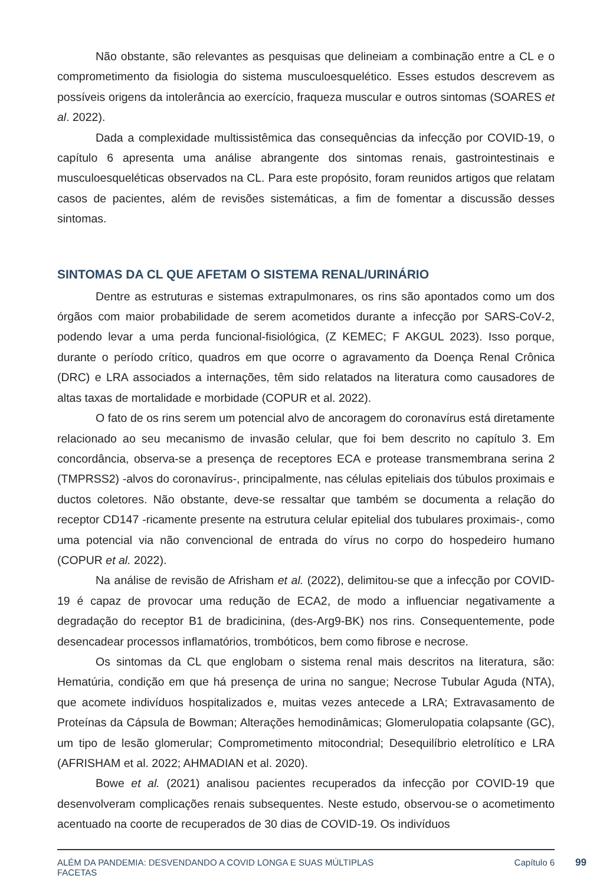Não obstante, são relevantes as pesquisas que delineiam a combinação entre a CL e o comprometimento da fisiologia do sistema musculoesquelético. Esses estudos descrevem as possíveis origens da intolerância ao exercício, fraqueza muscular e outros sintomas (SOARES et al. 2022).
Dada a complexidade multissistêmica das consequências da infecção por COVID-19, o capítulo 6 apresenta uma análise abrangente dos sintomas renais, gastrointestinais e musculoesqueléticas observados na CL. Para este propósito, foram reunidos artigos que relatam casos de pacientes, além de revisões sistemáticas, a fim de fomentar a discussão desses sintomas.
SINTOMAS DA CL QUE AFETAM O SISTEMA RENAL/URINÁRIO
Dentre as estruturas e sistemas extrapulmonares, os rins são apontados como um dos órgãos com maior probabilidade de serem acometidos durante a infecção por SARS-CoV-2, podendo levar a uma perda funcional-fisiológica, (Z KEMEC; F AKGUL 2023). Isso porque, durante o período crítico, quadros em que ocorre o agravamento da Doença Renal Crônica (DRC) e LRA associados a internações, têm sido relatados na literatura como causadores de altas taxas de mortalidade e morbidade (COPUR et al. 2022).
O fato de os rins serem um potencial alvo de ancoragem do coronavírus está diretamente relacionado ao seu mecanismo de invasão celular, que foi bem descrito no capítulo 3. Em concordância, observa-se a presença de receptores ECA e protease transmembrana serina 2 (TMPRSS2) -alvos do coronavírus-, principalmente, nas células epiteliais dos túbulos proximais e ductos coletores. Não obstante, deve-se ressaltar que também se documenta a relação do receptor CD147 -ricamente presente na estrutura celular epitelial dos tubulares proximais-, como uma potencial via não convencional de entrada do vírus no corpo do hospedeiro humano (COPUR et al. 2022).
Na análise de revisão de Afrisham et al. (2022), delimitou-se que a infecção por COVID-19 é capaz de provocar uma redução de ECA2, de modo a influenciar negativamente a degradação do receptor B1 de bradicinina, (des-Arg9-BK) nos rins. Consequentemente, pode desencadear processos inflamatórios, trombóticos, bem como fibrose e necrose.
Os sintomas da CL que englobam o sistema renal mais descritos na literatura, são: Hematúria, condição em que há presença de urina no sangue; Necrose Tubular Aguda (NTA), que acomete indivíduos hospitalizados e, muitas vezes antecede a LRA; Extravasamento de Proteínas da Cápsula de Bowman; Alterações hemodinâmicas; Glomerulopatia colapsante (GC), um tipo de lesão glomerular; Comprometimento mitocondrial; Desequilíbrio eletrolítico e LRA (AFRISHAM et al. 2022; AHMADIAN et al. 2020).
Bowe et al. (2021) analisou pacientes recuperados da infecção por COVID-19 que desenvolveram complicações renais subsequentes. Neste estudo, observou-se o acometimento acentuado na coorte de recuperados de 30 dias de COVID-19. Os indivíduos
ALÉM DA PANDEMIA: DESVENDANDO A COVID LONGA E SUAS MÚLTIPLAS
FACETAS Capítulo 6
99